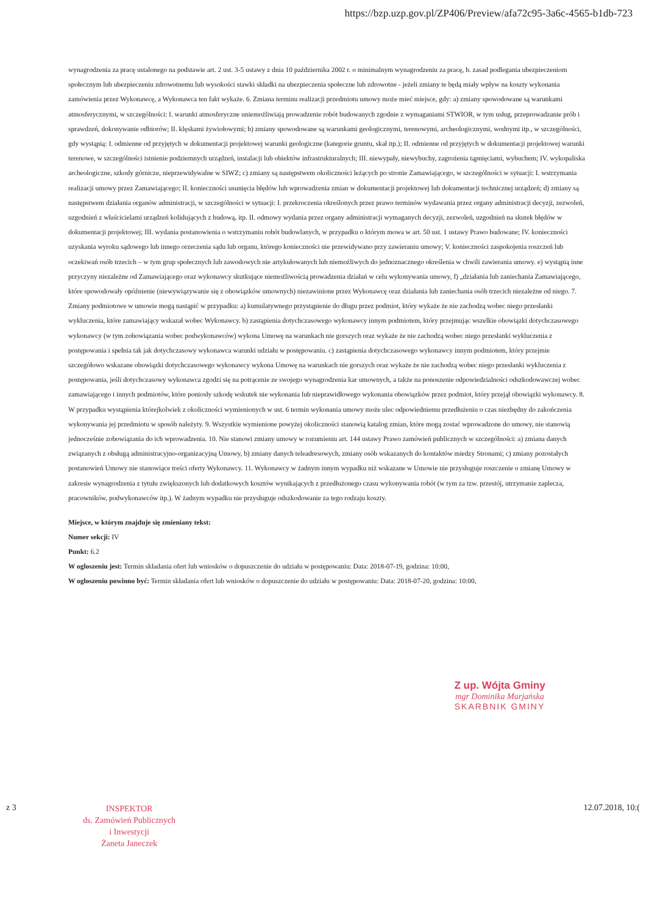https://bzp.uzp.gov.pl/ZP406/Preview/afa72c95-3a6c-4565-b1db-723
wynagrodzenia za pracę ustalonego na podstawie art. 2 ust. 3-5 ustawy z dnia 10 października 2002 r. o minimalnym wynagrodzeniu za pracę, b. zasad podlegania ubezpieczeniom społecznym lub ubezpieczeniu zdrowotnemu lub wysokości stawki składki na ubezpieczenia społeczne lub zdrowotne - jeżeli zmiany te będą miały wpływ na koszty wykonania zamówienia przez Wykonawcę, a Wykonawca ten fakt wykaże. 6. Zmiana terminu realizacji przedmiotu umowy może mieć miejsce, gdy: a) zmiany spowodowane są warunkami atmosferycznymi, w szczególności: I. warunki atmosferyczne uniemożliwiają prowadzenie robót budowanych zgodnie z wymaganiami STWIOR, w tym usług, przeprowadzanie prób i sprawdzeń, dokonywanie odbiorów; II. klęskami żywiołowymi; b) zmiany spowodowane są warunkami geologicznymi, terenowymi, archeologicznymi, wodnymi itp., w szczególności, gdy wystąpią: I. odmienne od przyjętych w dokumentacji projektowej warunki geologiczne (kategorie gruntu, skał itp.); II. odmienne od przyjętych w dokumentacji projektowej warunki terenowe, w szczególności istnienie podziemnych urządzeń, instalacji lub obiektów infrastrukturalnych; III. niewypały, niewybuchy, zagrożenia tąpnięciami, wybuchem; IV. wykopaliska archeologiczne, szkody górnicze, nieprzewidywalne w SIWZ; c) zmiany są następstwem okoliczności leżących po stronie Zamawiającego, w szczególności w sytuacji: I. wstrzymania realizacji umowy przez Zamawiającego; II. konieczności usunięcia błędów lub wprowadzenia zmian w dokumentacji projektowej lub dokumentacji technicznej urządzeń; d) zmiany są następstwem działania organów administracji, w szczególności w sytuacji: I. przekroczenia określonych przez prawo terminów wydawania przez organy administracji decyzji, zezwoleń, uzgodnień z właścicielami urządzeń kolidujących z budową, itp. II. odmowy wydania przez organy administracji wymaganych decyzji, zezwoleń, uzgodnień na skutek błędów w dokumentacji projektowej; III. wydania postanowienia o wstrzymaniu robót budowlanych, w przypadku o którym mowa w art. 50 ust. 1 ustawy Prawo budowane; IV. konieczności uzyskania wyroku sądowego lub innego orzeczenia sądu lub organu, którego konieczności nie przewidywano przy zawieraniu umowy; V. konieczności zaspokojenia roszczeń lub oczekiwań osób trzecich – w tym grup społecznych lub zawodowych nie artykułowanych lub niemożliwych do jednoznacznego określenia w chwili zawierania umowy. e) wystąpią inne przyczyny niezależne od Zamawiającego oraz wykonawcy skutkujące niemożliwością prowadzenia działań w celu wykonywania umowy, f) „działania lub zaniechania Zamawiającego, które spowodowały opóźnienie (niewywiązywanie się z obowiązków umownych) niezawinione przez Wykonawcę oraz działania lub zaniechania osób trzecich niezależne od niego. 7. Zmiany podmiotowe w umowie mogą nastąpić w przypadku: a) kumulatywnego przystąpienie do długu przez podmiot, który wykaże że nie zachodzą wobec niego przesłanki wykluczenia, które zamawiający wskazał wobec Wykonawcy. b) zastąpienia dotychczasowego wykonawcy innym podmiotem, który przejmując wszelkie obowiązki dotychczasowego wykonawcy (w tym zobowiązania wobec podwykonawców) wykona Umowę na warunkach nie gorszych oraz wykaże że nie zachodzą wobec niego przesłanki wykluczenia z postępowania i spełnia tak jak dotychczasowy wykonawca warunki udziału w postępowaniu. c) zastąpienia dotychczasowego wykonawcy innym podmiotem, który przejmie szczegółowo wskazane obowiązki dotychczasowego wykonawcy wykona Umowę na warunkach nie gorszych oraz wykaże że nie zachodzą wobec niego przesłanki wykluczenia z postępowania, jeśli dotychczasowy wykonawca zgodzi się na potrącenie ze swojego wynagrodzenia kar umownych, a także na ponoszenie odpowiedzialności odszkodowawczej wobec zamawiającego i innych podmiotów, które poniosły szkodę wskutek nie wykonania lub nieprawidłowego wykonania obowiązków przez podmiot, który przejął obowiązki wykonawcy. 8. W przypadku wystąpienia którejkolwiek z okoliczności wymienionych w ust. 6 termin wykonania umowy może ulec odpowiedniemu przedłużeniu o czas niezbędny do zakończenia wykonywania jej przedmiotu w sposób należyty. 9. Wszystkie wymienione powyżej okoliczności stanowią katalog zmian, które mogą zostać wprowadzone do umowy, nie stanowią jednocześnie zobowiązania do ich wprowadzenia. 10. Nie stanowi zmiany umowy w rozumieniu art. 144 ustawy Prawo zamówień publicznych w szczególności: a) zmiana danych związanych z obsługą administracyjno-organizacyjną Umowy, b) zmiany danych teleadresowych, zmiany osób wskazanych do kontaktów miedzy Stronami; c) zmiany pozostałych postanowień Umowy nie stanowiące treści oferty Wykonawcy. 11. Wykonawcy w żadnym innym wypadku niż wskazane w Umowie nie przysługuje roszczenie o zmianę Umowy w zakresie wynagrodzenia z tytułu zwiększonych lub dodatkowych kosztów wynikających z przedłużonego czasu wykonywania robót (w tym za tzw. przestój, utrzymanie zaplecza, pracowników, podwykonawców itp.). W żadnym wypadku nie przysługuje odszkodowanie za tego rodzaju koszty.
Miejsce, w którym znajduje się zmieniany tekst:
Numer sekcji: IV
Punkt: 6.2
W ogloszeniu jest: Termin składania ofert lub wniosków o dopuszczenie do udziału w postępowaniu: Data: 2018-07-19, godzina: 10:00,
W ogloszeniu powinno być: Termin składania ofert lub wniosków o dopuszczenie do udziału w postępowaniu: Data: 2018-07-20, godzina: 10:00,
Z up. Wójta Gminy
mgr Dominika Marjańska
SKARBNIK GMINY
z 3
INSPEKTOR
ds. Zamówień Publicznych
i Inwestycji
Żaneta Janeczek
12.07.2018, 10:(